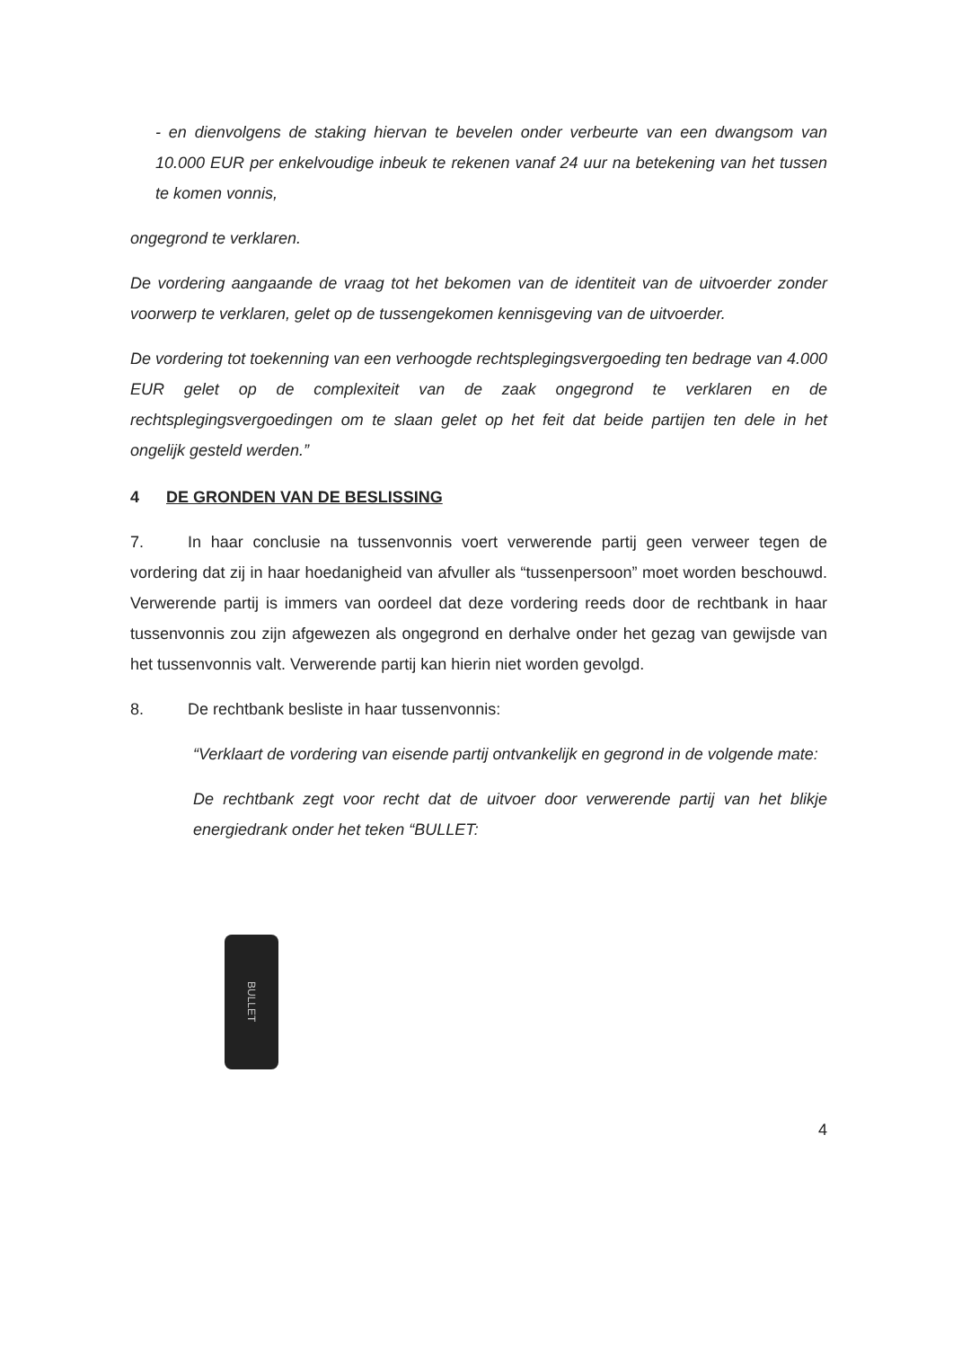- en dienvolgens de staking hiervan te bevelen onder verbeurte van een dwangsom van 10.000 EUR per enkelvoudige inbeuk te rekenen vanaf 24 uur na betekening van het tussen te komen vonnis,
ongegrond te verklaren.
De vordering aangaande de vraag tot het bekomen van de identiteit van de uitvoerder zonder voorwerp te verklaren, gelet op de tussengekomen kennisgeving van de uitvoerder.
De vordering tot toekenning van een verhoogde rechtsplegingsvergoeding ten bedrage van 4.000 EUR gelet op de complexiteit van de zaak ongegrond te verklaren en de rechtsplegingsvergoedingen om te slaan gelet op het feit dat beide partijen ten dele in het ongelijk gesteld werden.”
4 DE GRONDEN VAN DE BESLISSING
7. In haar conclusie na tussenvonnis voert verwerende partij geen verweer tegen de vordering dat zij in haar hoedanigheid van afvuller als “tussenpersoon” moet worden beschouwd. Verwerende partij is immers van oordeel dat deze vordering reeds door de rechtbank in haar tussenvonnis zou zijn afgewezen als ongegrond en derhalve onder het gezag van gewijsde van het tussenvonnis valt. Verwerende partij kan hierin niet worden gevolgd.
8. De rechtbank besliste in haar tussenvonnis:
“Verklaart de vordering van eisende partij ontvankelijk en gegrond in de volgende mate:
De rechtbank zegt voor recht dat de uitvoer door verwerende partij van het blikje energiedrank onder het teken “BULLET:
BULLET
4